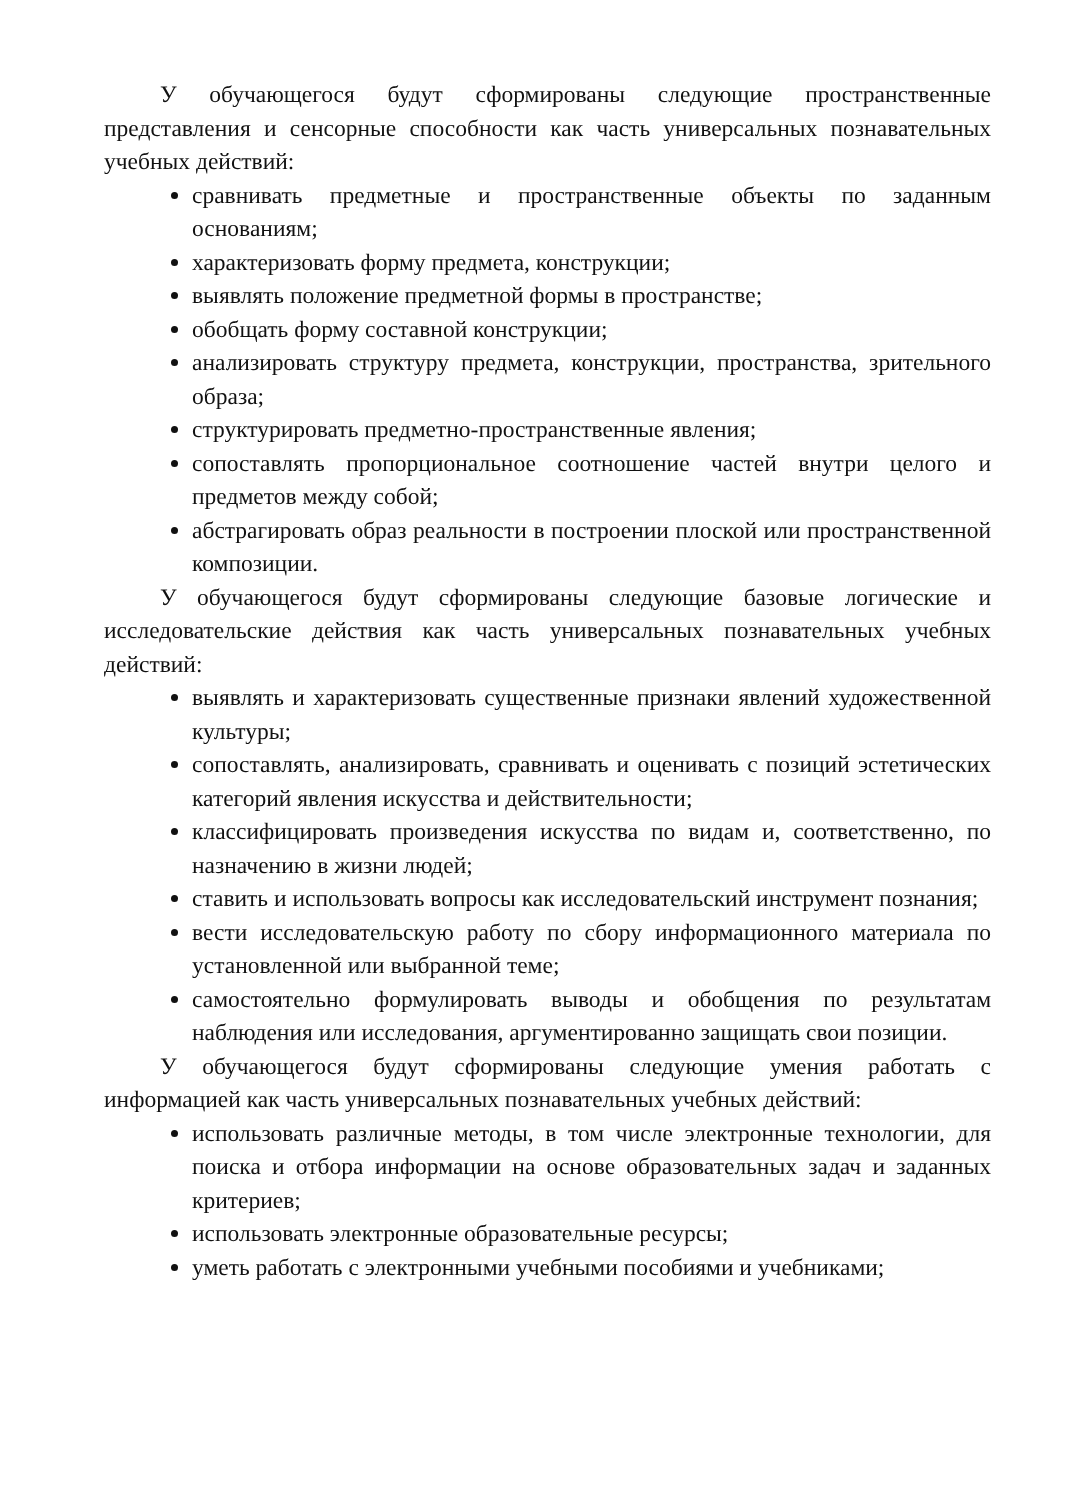У обучающегося будут сформированы следующие пространственные представления и сенсорные способности как часть универсальных познавательных учебных действий:
сравнивать предметные и пространственные объекты по заданным основаниям;
характеризовать форму предмета, конструкции;
выявлять положение предметной формы в пространстве;
обобщать форму составной конструкции;
анализировать структуру предмета, конструкции, пространства, зрительного образа;
структурировать предметно-пространственные явления;
сопоставлять пропорциональное соотношение частей внутри целого и предметов между собой;
абстрагировать образ реальности в построении плоской или пространственной композиции.
У обучающегося будут сформированы следующие базовые логические и исследовательские действия как часть универсальных познавательных учебных действий:
выявлять и характеризовать существенные признаки явлений художественной культуры;
сопоставлять, анализировать, сравнивать и оценивать с позиций эстетических категорий явления искусства и действительности;
классифицировать произведения искусства по видам и, соответственно, по назначению в жизни людей;
ставить и использовать вопросы как исследовательский инструмент познания;
вести исследовательскую работу по сбору информационного материала по установленной или выбранной теме;
самостоятельно формулировать выводы и обобщения по результатам наблюдения или исследования, аргументированно защищать свои позиции.
У обучающегося будут сформированы следующие умения работать с информацией как часть универсальных познавательных учебных действий:
использовать различные методы, в том числе электронные технологии, для поиска и отбора информации на основе образовательных задач и заданных критериев;
использовать электронные образовательные ресурсы;
уметь работать с электронными учебными пособиями и учебниками;